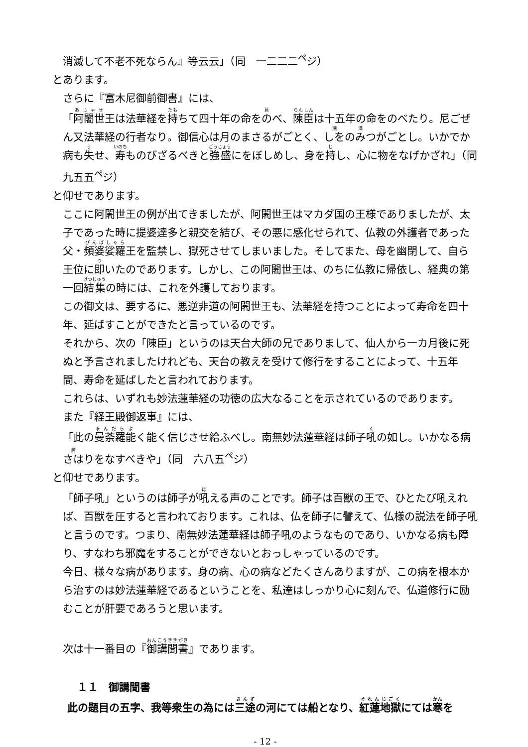消滅して不老不死ならん』等云云」（同　一二二二<sup>ペ</sup>ジ）
とあります。
さらに『富木尼御前御書』には、
「阿闍世王は法華経を持ちて四十年の命をのべ、陳臣は十五年の命をのべたり。尼ごぜん又法華経の行者なり。御信心は月のまさるがごとく、しをのみつがごとし。いかでか病も失せ、寿ものびざるべきと強盛にをぼしめし、身を持し、心に物をなげかざれ」（同　九五五<sup>ペ</sup>ジ）
と仰せであります。
ここに阿闍世王の例が出てきましたが、阿闍世王はマカダ国の王様でありましたが、太子であった時に提婆達多と親交を結び、その悪に感化せられて、仏教の外護者であった父・頻婆娑羅王を監禁し、獄死させてしまいました。そしてまた、母を幽閉して、自ら王位に即いたのであります。しかし、この阿闍世王は、のちに仏教に帰依し、経典の第一回結集の時には、これを外護しております。
この御文は、要するに、悪逆非道の阿闍世王も、法華経を持つことによって寿命を四十年、延ばすことができたと言っているのです。
それから、次の「陳臣」というのは天台大師の兄でありまして、仙人から一カ月後に死ぬと予言されましたけれども、天台の教えを受けて修行をすることによって、十五年間、寿命を延ばしたと言われております。
これらは、いずれも妙法蓮華経の功徳の広大なることを示されているのであります。
また『経王殿御返事』には、
「此の曼荼羅能く能く信じさせ給ふべし。南無妙法蓮華経は師子吼の如し。いかなる病さはりをなすべきや」（同　六八五<sup>ペ</sup>ジ）
と仰せであります。
「師子吼」というのは師子が吼える声のことです。師子は百獣の王で、ひとたび吼えれば、百獣を圧すると言われております。これは、仏を師子に譬えて、仏様の説法を師子吼と言うのです。つまり、南無妙法蓮華経は師子吼のようなものであり、いかなる病も障り、すなわち邪魔をすることができないとおっしゃっているのです。
今日、様々な病があります。身の病、心の病などたくさんありますが、この病を根本から治すのは妙法蓮華経であるということを、私達はしっかり心に刻んで、仏道修行に励むことが肝要であろうと思います。
次は十一番目の『御講聞書』であります。
１１　御講聞書
此の題目の五字、我等衆生の為には三途の河にては船となり、紅蓮地獄にては寒を
- 12 -